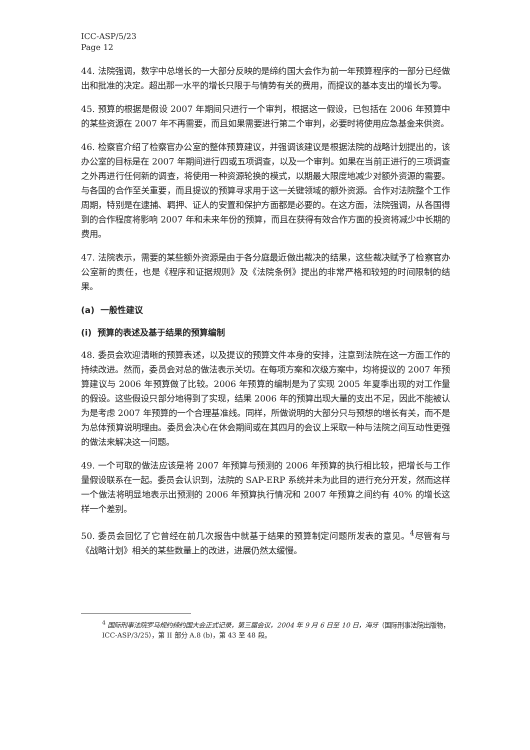ICC-ASP/5/23
Page 12
44. 法院强调，数字中总增长的一大部分反映的是缔约国大会作为前一年预算程序的一部分已经做出和批准的决定。超出那一水平的增长只限于与情势有关的费用，而提议的基本支出的增长为零。
45. 预算的根据是假设 2007 年期间只进行一个审判，根据这一假设，已包括在 2006 年预算中的某些资源在 2007 年不再需要，而且如果需要进行第二个审判，必要时将使用应急基金来供资。
46. 检察官介绍了检察官办公室的整体预算建议，并强调该建议是根据法院的战略计划提出的，该办公室的目标是在 2007 年期间进行四或五项调查，以及一个审判。如果在当前正进行的三项调查之外再进行任何新的调查，将使用一种资源轮换的模式，以期最大限度地减少对额外资源的需要。与各国的合作至关重要，而且提议的预算寻求用于这一关键领域的额外资源。合作对法院整个工作周期，特别是在逮捕、羁押、证人的安置和保护方面都是必要的。在这方面，法院强调，从各国得到的合作程度将影响 2007 年和未来年份的预算，而且在获得有效合作方面的投资将减少中长期的费用。
47. 法院表示，需要的某些额外资源是由于各分庭最近做出裁决的结果，这些裁决赋予了检察官办公室新的责任，也是《程序和证据规则》及《法院条例》提出的非常严格和较短的时间限制的结果。
(a) 一般性建议
(i) 预算的表述及基于结果的预算编制
48. 委员会欢迎清晰的预算表述，以及提议的预算文件本身的安排，注意到法院在这一方面工作的持续改进。然而，委员会对总的做法表示关切。在每项方案和次级方案中，均将提议的 2007 年预算建议与 2006 年预算做了比较。2006 年预算的编制是为了实现 2005 年夏季出现的对工作量的假设。这些假设只部分地得到了实现，结果 2006 年的预算出现大量的支出不足，因此不能被认为是考虑 2007 年预算的一个合理基准线。同样，所做说明的大部分只与预想的增长有关，而不是为总体预算说明理由。委员会决心在休会期间或在其四月的会议上采取一种与法院之间互动性更强的做法来解决这一问题。
49. 一个可取的做法应该是将 2007 年预算与预测的 2006 年预算的执行相比较，把增长与工作量假设联系在一起。委员会认识到，法院的 SAP-ERP 系统并未为此目的进行充分开发，然而这样一个做法将明显地表示出预测的 2006 年预算执行情况和 2007 年预算之间约有 40% 的增长这样一个差别。
50. 委员会回忆了它曾经在前几次报告中就基于结果的预算制定问题所发表的意见。<sup>4</sup>尽管有与《战略计划》相关的某些数量上的改进，进展仍然太缓慢。
<sup>4</sup> 国际刑事法院罗马规约缔约国大会正式记录，第三届会议，2004 年 9 月 6 日至 10 日，海牙（国际刑事法院出版物，ICC-ASP/3/25），第 II 部分 A.8 (b)，第 43 至 48 段。